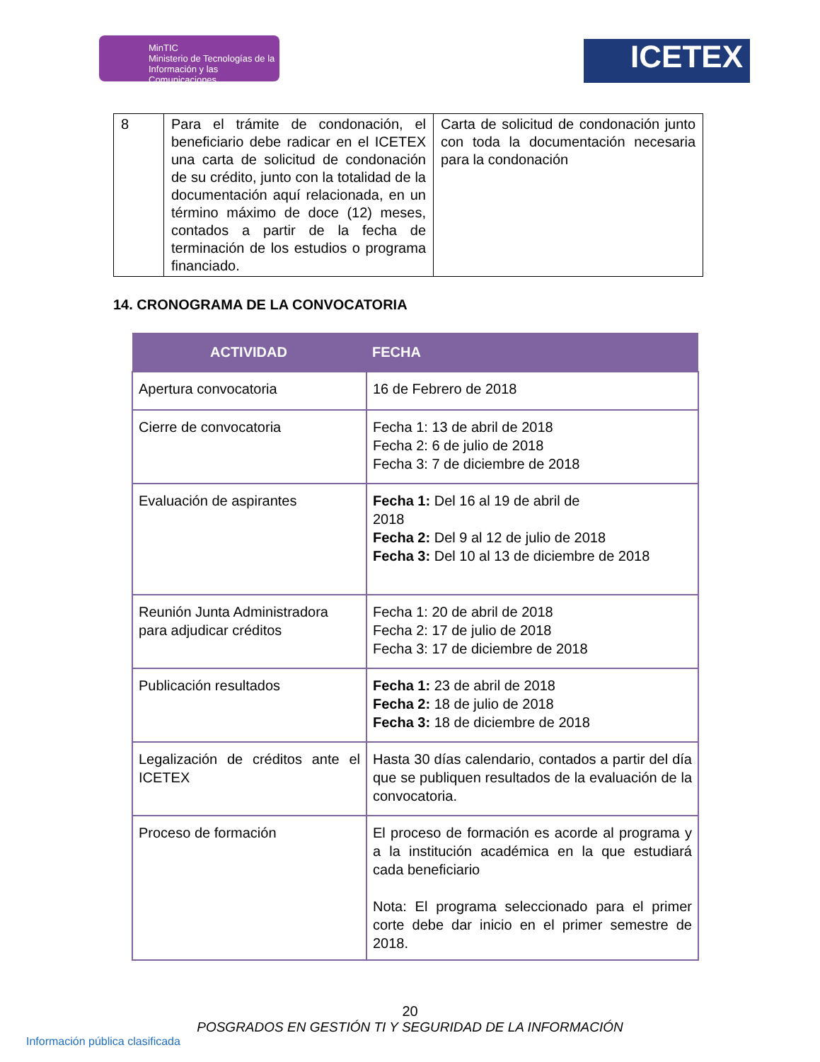MinTIC
Ministerio de Tecnologías de la Información y las Comunicaciones
ICETEX
| 8 | Para el trámite de condonación, el beneficiario debe radicar en el ICETEX una carta de solicitud de condonación de su crédito, junto con la totalidad de la documentación aquí relacionada, en un término máximo de doce (12) meses, contados a partir de la fecha de terminación de los estudios o programa financiado. | Carta de solicitud de condonación junto con toda la documentación necesaria para la condonación |
14. CRONOGRAMA DE LA CONVOCATORIA
| ACTIVIDAD | FECHA |
| --- | --- |
| Apertura convocatoria | 16 de Febrero de 2018 |
| Cierre de convocatoria | Fecha 1: 13 de abril de 2018 Fecha 2: 6 de julio de 2018 Fecha 3: 7 de diciembre de 2018 |
| Evaluación de aspirantes | Fecha 1: Del 16 al 19 de abril de 2018 Fecha 2: Del 9 al 12 de julio de 2018 Fecha 3: Del 10 al 13 de diciembre de 2018 |
| Reunión Junta Administradora para adjudicar créditos | Fecha 1: 20 de abril de 2018 Fecha 2: 17 de julio de 2018 Fecha 3: 17 de diciembre de 2018 |
| Publicación resultados | Fecha 1: 23 de abril de 2018 Fecha 2: 18 de julio de 2018 Fecha 3: 18 de diciembre de 2018 |
| Legalización de créditos ante el ICETEX | Hasta 30 días calendario, contados a partir del día que se publiquen resultados de la evaluación de la convocatoria. |
| Proceso de formación | El proceso de formación es acorde al programa y a la institución académica en la que estudiará cada beneficiario Nota: El programa seleccionado para el primer corte debe dar inicio en el primer semestre de 2018. |
20
POSGRADOS EN GESTIÓN TI Y SEGURIDAD DE LA INFORMACIÓN
Información pública clasificada